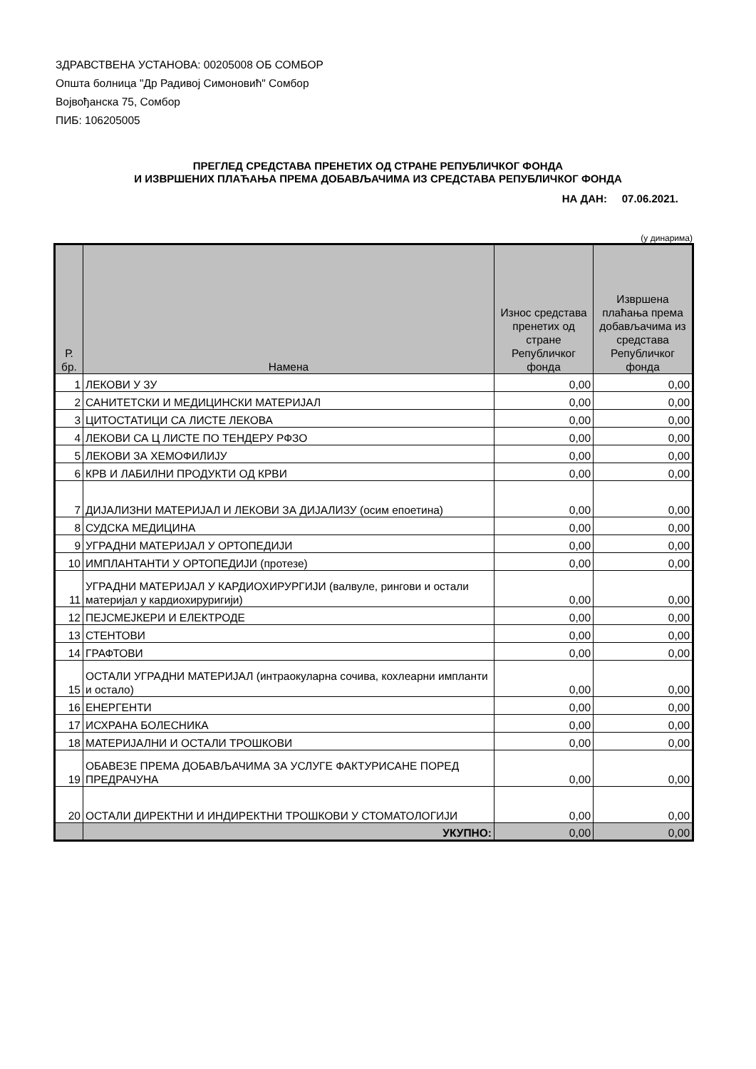ЗДРАВСТВЕНА УСТАНОВА: 00205008 ОБ СОМБОР
Општа болница "Др Радивој Симоновић" Сомбор
Војвођанска 75, Сомбор
ПИБ: 106205005
ПРЕГЛЕД СРЕДСТАВА ПРЕНЕТИХ ОД СТРАНЕ РЕПУБЛИЧКОГ ФОНДА
И ИЗВРШЕНИХ ПЛАЋАЊА ПРЕМА ДОБАВЉАЧИМА ИЗ СРЕДСТАВА РЕПУБЛИЧКОГ ФОНДА
НА ДАН: 07.06.2021.
(у динарима)
| Р. бр. | Намена | Износ средстава пренетих од стране Републичког фонда | Извршена плаћања према добављачима из средстава Републичког фонда |
| --- | --- | --- | --- |
| 1 | ЛЕКОВИ У ЗУ | 0,00 | 0,00 |
| 2 | САНИТЕТСКИ И МЕДИЦИНСКИ МАТЕРИЈАЛ | 0,00 | 0,00 |
| 3 | ЦИТОСТАТИЦИ СА ЛИСТЕ ЛЕКОВА | 0,00 | 0,00 |
| 4 | ЛЕКОВИ СА Ц ЛИСТЕ ПО ТЕНДЕРУ РФЗО | 0,00 | 0,00 |
| 5 | ЛЕКОВИ ЗА ХЕМОФИЛИЈУ | 0,00 | 0,00 |
| 6 | КРВ И ЛАБИЛНИ ПРОДУКТИ ОД КРВИ | 0,00 | 0,00 |
| 7 | ДИЈАЛИЗНИ МАТЕРИЈАЛ И ЛЕКОВИ ЗА ДИЈАЛИЗУ (осим епоетина) | 0,00 | 0,00 |
| 8 | СУДСКА МЕДИЦИНА | 0,00 | 0,00 |
| 9 | УГРАДНИ МАТЕРИЈАЛ У ОРТОПЕДИЈИ | 0,00 | 0,00 |
| 10 | ИМПЛАНТАНТИ У ОРТОПЕДИЈИ (протезе) | 0,00 | 0,00 |
| 11 | УГРАДНИ МАТЕРИЈАЛ У КАРДИОХИРУРГИЈИ (валвуле, рингови и остали материјал у кардиохируригији) | 0,00 | 0,00 |
| 12 | ПЕЈСМЕЈКЕРИ И ЕЛЕКТРОДЕ | 0,00 | 0,00 |
| 13 | СТЕНТОВИ | 0,00 | 0,00 |
| 14 | ГРАФТОВИ | 0,00 | 0,00 |
| 15 | ОСТАЛИ УГРАДНИ МАТЕРИЈАЛ (интраокуларна сочива, кохлеарни импланти и остало) | 0,00 | 0,00 |
| 16 | ЕНЕРГЕНТИ | 0,00 | 0,00 |
| 17 | ИСХРАНА БОЛЕСНИКА | 0,00 | 0,00 |
| 18 | МАТЕРИЈАЛНИ И ОСТАЛИ ТРОШКОВИ | 0,00 | 0,00 |
| 19 | ОБАВЕЗЕ ПРЕМА ДОБАВЉАЧИМА ЗА УСЛУГЕ ФАКТУРИСАНЕ ПОРЕД ПРЕДРАЧУНА | 0,00 | 0,00 |
| 20 | ОСТАЛИ ДИРЕКТНИ И ИНДИРЕКТНИ ТРОШКОВИ У СТОМАТОЛОГИЈИ | 0,00 | 0,00 |
| | УКУПНО: | 0,00 | 0,00 |